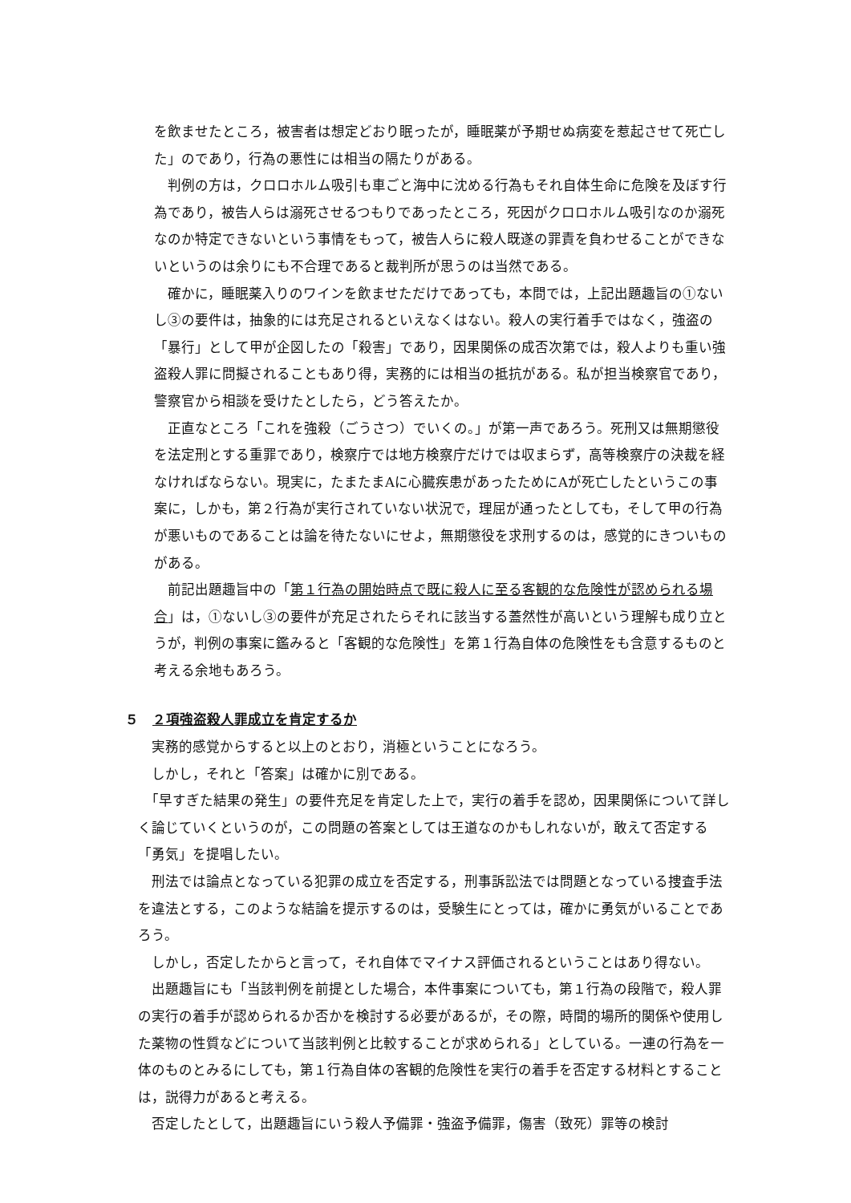を飲ませたところ，被害者は想定どおり眠ったが，睡眠薬が予期せぬ病変を惹起させて死亡した」のであり，行為の悪性には相当の隔たりがある。
　判例の方は，クロロホルム吸引も車ごと海中に沈める行為もそれ自体生命に危険を及ぼす行為であり，被告人らは溺死させるつもりであったところ，死因がクロロホルム吸引なのか溺死なのか特定できないという事情をもって，被告人らに殺人既遂の罪責を負わせることができないというのは余りにも不合理であると裁判所が思うのは当然である。
　確かに，睡眠薬入りのワインを飲ませただけであっても，本問では，上記出題趣旨の①ないし③の要件は，抽象的には充足されるといえなくはない。殺人の実行着手ではなく，強盗の「暴行」として甲が企図したの「殺害」であり，因果関係の成否次第では，殺人よりも重い強盗殺人罪に問擬されることもあり得，実務的には相当の抵抗がある。私が担当検察官であり，警察官から相談を受けたとしたら，どう答えたか。
　正直なところ「これを強殺（ごうさつ）でいくの。」が第一声であろう。死刑又は無期懲役を法定刑とする重罪であり，検察庁では地方検察庁だけでは収まらず，高等検察庁の決裁を経なければならない。現実に，たまたまAに心臓疾患があったためにAが死亡したというこの事案に，しかも，第２行為が実行されていない状況で，理屈が通ったとしても，そして甲の行為が悪いものであることは論を待たないにせよ，無期懲役を求刑するのは，感覚的にきついものがある。
　前記出題趣旨中の「第１行為の開始時点で既に殺人に至る客観的な危険性が認められる場合」は，①ないし③の要件が充足されたらそれに該当する蓋然性が高いという理解も成り立とうが，判例の事案に鑑みると「客観的な危険性」を第１行為自体の危険性をも含意するものと考える余地もあろう。
５　２項強盗殺人罪成立を肯定するか
　実務的感覚からすると以上のとおり，消極ということになろう。
　しかし，それと「答案」は確かに別である。
　「早すぎた結果の発生」の要件充足を肯定した上で，実行の着手を認め，因果関係について詳しく論じていくというのが，この問題の答案としては王道なのかもしれないが，敢えて否定する「勇気」を提唱したい。
　刑法では論点となっている犯罪の成立を否定する，刑事訴訟法では問題となっている捜査手法を違法とする，このような結論を提示するのは，受験生にとっては，確かに勇気がいることであろう。
　しかし，否定したからと言って，それ自体でマイナス評価されるということはあり得ない。
　出題趣旨にも「当該判例を前提とした場合，本件事案についても，第１行為の段階で，殺人罪の実行の着手が認められるか否かを検討する必要があるが，その際，時間的場所的関係や使用した薬物の性質などについて当該判例と比較することが求められる」としている。一連の行為を一体のものとみるにしても，第１行為自体の客観的危険性を実行の着手を否定する材料とすることは，説得力があると考える。
　否定したとして，出題趣旨にいう殺人予備罪・強盗予備罪，傷害（致死）罪等の検討